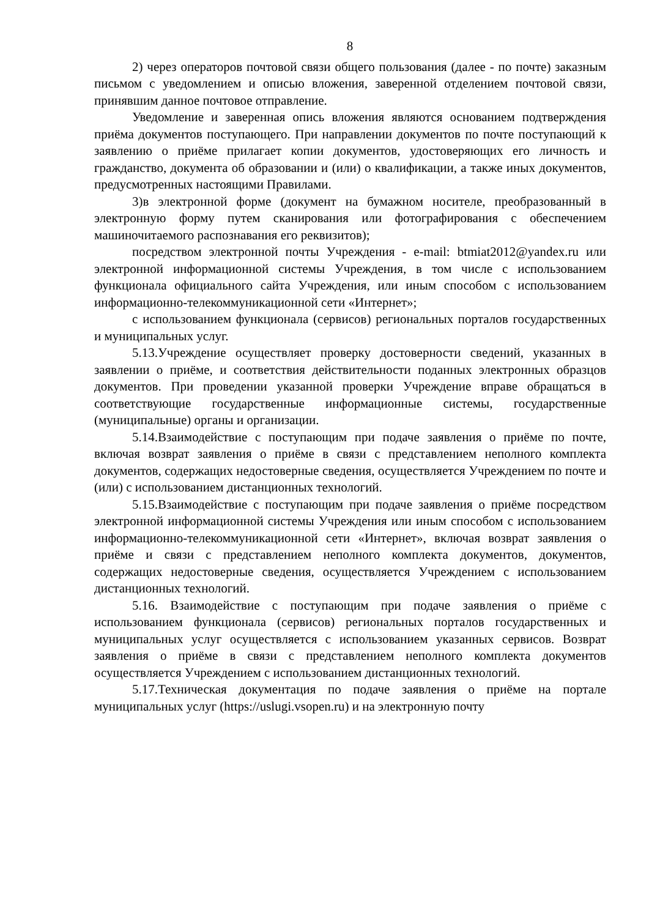8
2) через операторов почтовой связи общего пользования (далее - по почте) заказным письмом с уведомлением и описью вложения, заверенной отделением почтовой связи, принявшим данное почтовое отправление.
Уведомление и заверенная опись вложения являются основанием подтверждения приёма документов поступающего. При направлении документов по почте поступающий к заявлению о приёме прилагает копии документов, удостоверяющих его личность и гражданство, документа об образовании и (или) о квалификации, а также иных документов, предусмотренных настоящими Правилами.
3)в электронной форме (документ на бумажном носителе, преобразованный в электронную форму путем сканирования или фотографирования с обеспечением машиночитаемого распознавания его реквизитов);
посредством электронной почты Учреждения - e-mail: btmiat2012@yandex.ru или электронной информационной системы Учреждения, в том числе с использованием функционала официального сайта Учреждения, или иным способом с использованием информационно-телекоммуникационной сети «Интернет»;
с использованием функционала (сервисов) региональных порталов государственных и муниципальных услуг.
5.13.Учреждение осуществляет проверку достоверности сведений, указанных в заявлении о приёме, и соответствия действительности поданных электронных образцов документов. При проведении указанной проверки Учреждение вправе обращаться в соответствующие государственные информационные системы, государственные (муниципальные) органы и организации.
5.14.Взаимодействие с поступающим при подаче заявления о приёме по почте, включая возврат заявления о приёме в связи с представлением неполного комплекта документов, содержащих недостоверные сведения, осуществляется Учреждением по почте и (или) с использованием дистанционных технологий.
5.15.Взаимодействие с поступающим при подаче заявления о приёме посредством электронной информационной системы Учреждения или иным способом с использованием информационно-телекоммуникационной сети «Интернет», включая возврат заявления о приёме и связи с представлением неполного комплекта документов, документов, содержащих недостоверные сведения, осуществляется Учреждением с использованием дистанционных технологий.
5.16. Взаимодействие с поступающим при подаче заявления о приёме с использованием функционала (сервисов) региональных порталов государственных и муниципальных услуг осуществляется с использованием указанных сервисов. Возврат заявления о приёме в связи с представлением неполного комплекта документов осуществляется Учреждением с использованием дистанционных технологий.
5.17.Техническая документация по подаче заявления о приёме на портале муниципальных услуг (https://uslugi.vsopen.ru) и на электронную почту